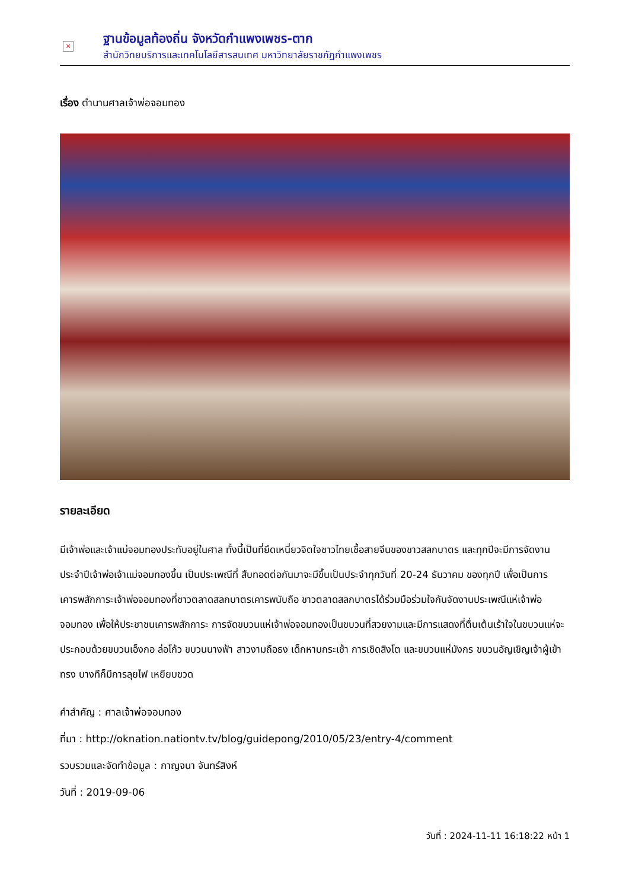×
ฐานข้อมูลท้องถิ่น จังหวัดกำแพงเพชร-ตาก
สำนักวิทยบริการและเทคโนโลยีสารสนเทศ มหาวิทยาลัยราชภัฏกำแพงเพชร
เรื่อง ตำนานศาลเจ้าพ่อจอมทอง
รายละเอียด
มีเจ้าพ่อและเจ้าแม่จอมทองประทับอยู่ในศาล ทั้งนี้เป็นที่ยึดเหนี่ยวจิตใจชาวไทยเชื้อสายจีนของชาวสลกบาตร และทุกปีจะมีการจัดงานประจำปีเจ้าพ่อเจ้าแม่จอมทองขึ้น เป็นประเพณีที่ สืบทอดต่อกันมาจะมีขึ้นเป็นประจำทุกวันที่ 20-24 ธันวาคม ของทุกปี เพื่อเป็นการเคารพสักการะเจ้าพ่อจอมทองที่ชาวตลาดสลกบาตรเคารพนับถือ ชาวตลาดสลกบาตรได้ร่วมมือร่วมใจกันจัดงานประเพณีแห่เจ้าพ่อจอมทอง เพื่อให้ประชาชนเคารพสักการะ การจัดขบวนแห่เจ้าพ่อจอมทองเป็นขบวนที่สวยงามและมีการแสดงที่ตื่นเต้นเร้าใจในขบวนแห่จะประกอบด้วยขบวนเอ็งกอ ล่อโก้ว ขบวนนางฟ้า สาวงามถือธง เด็กหาบกระเช้า การเชิดสิงโต และขบวนแห่มังกร ขบวนอัญเชิญเจ้าผู้เข้าทรง บางทีก็มีการลุยไฟ เหยียบขวด
คำสำคัญ : ศาลเจ้าพ่อจอมทอง
ที่มา : http://oknation.nationtv.tv/blog/guidepong/2010/05/23/entry-4/comment
รวบรวมและจัดทำข้อมูล : กาญจนา จันทร์สิงห์
วันที่ : 2019-09-06
วันที่ : 2024-11-11 16:18:22 หน้า 1